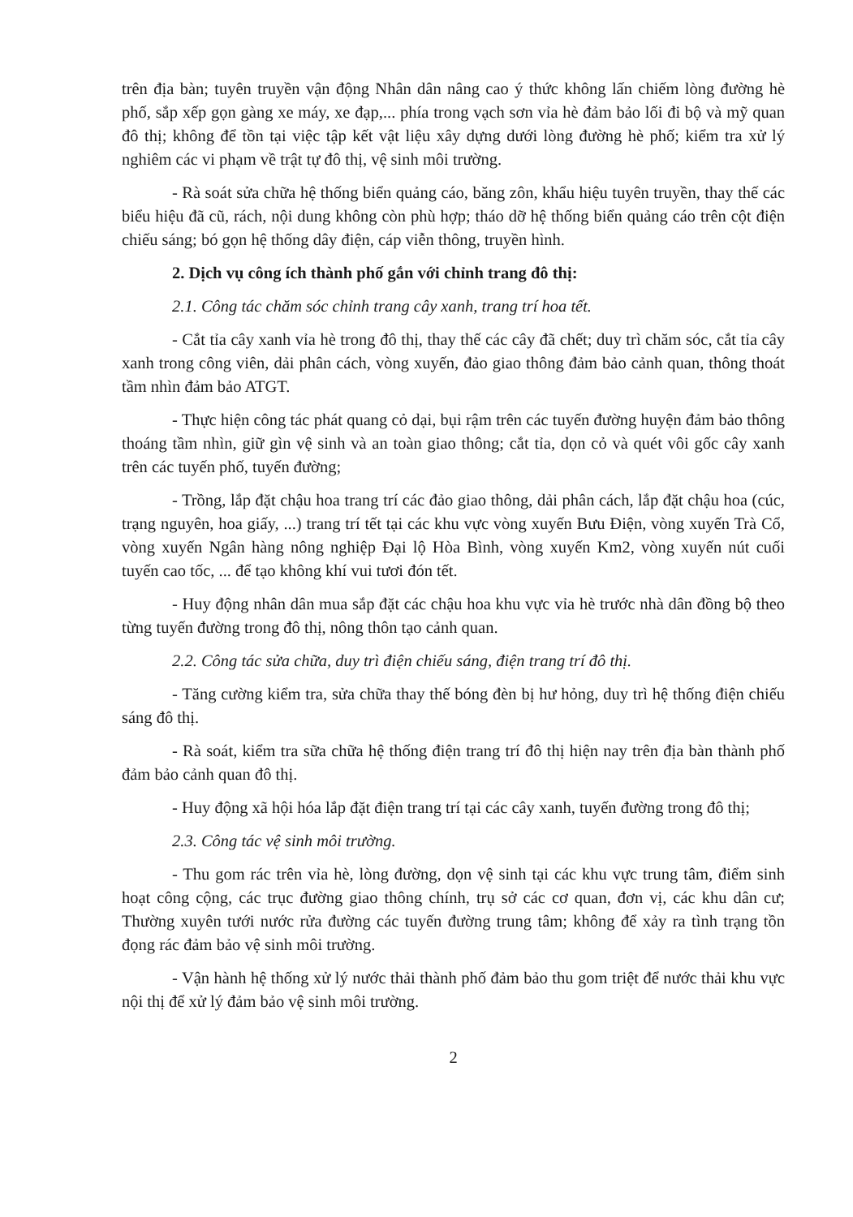trên địa bàn; tuyên truyền vận động Nhân dân nâng cao ý thức không lấn chiếm lòng đường hè phố, sắp xếp gọn gàng xe máy, xe đạp,... phía trong vạch sơn vỉa hè đảm bảo lối đi bộ và mỹ quan đô thị; không để tồn tại việc tập kết vật liệu xây dựng dưới lòng đường hè phố; kiểm tra xử lý nghiêm các vi phạm về trật tự đô thị, vệ sinh môi trường.
- Rà soát sửa chữa hệ thống biển quảng cáo, băng zôn, khẩu hiệu tuyên truyền, thay thế các biểu hiệu đã cũ, rách, nội dung không còn phù hợp; tháo dỡ hệ thống biển quảng cáo trên cột điện chiếu sáng; bó gọn hệ thống dây điện, cáp viễn thông, truyền hình.
2. Dịch vụ công ích thành phố gắn với chỉnh trang đô thị:
2.1. Công tác chăm sóc chỉnh trang cây xanh, trang trí hoa tết.
- Cắt tỉa cây xanh vỉa hè trong đô thị, thay thế các cây đã chết; duy trì chăm sóc, cắt tỉa cây xanh trong công viên, dải phân cách, vòng xuyến, đảo giao thông đảm bảo cảnh quan, thông thoát tầm nhìn đảm bảo ATGT.
- Thực hiện công tác phát quang cỏ dại, bụi rậm trên các tuyến đường huyện đảm bảo thông thoáng tầm nhìn, giữ gìn vệ sinh và an toàn giao thông; cắt tỉa, dọn cỏ và quét vôi gốc cây xanh trên các tuyến phố, tuyến đường;
- Trồng, lắp đặt chậu hoa trang trí các đảo giao thông, dải phân cách, lắp đặt chậu hoa (cúc, trạng nguyên, hoa giấy, ...) trang trí tết tại các khu vực vòng xuyến Bưu Điện, vòng xuyến Trà Cổ, vòng xuyến Ngân hàng nông nghiệp Đại lộ Hòa Bình, vòng xuyến Km2, vòng xuyến nút cuối tuyến cao tốc, ... để tạo không khí vui tươi đón tết.
- Huy động nhân dân mua sắp đặt các chậu hoa khu vực vỉa hè trước nhà dân đồng bộ theo từng tuyến đường trong đô thị, nông thôn tạo cảnh quan.
2.2. Công tác sửa chữa, duy trì điện chiếu sáng, điện trang trí đô thị.
- Tăng cường kiểm tra, sửa chữa thay thế bóng đèn bị hư hỏng, duy trì hệ thống điện chiếu sáng đô thị.
- Rà soát, kiểm tra sữa chữa hệ thống điện trang trí đô thị hiện nay trên địa bàn thành phố đảm bảo cảnh quan đô thị.
- Huy động xã hội hóa lắp đặt điện trang trí tại các cây xanh, tuyến đường trong đô thị;
2.3. Công tác vệ sinh môi trường.
- Thu gom rác trên vỉa hè, lòng đường, dọn vệ sinh tại các khu vực trung tâm, điểm sinh hoạt công cộng, các trục đường giao thông chính, trụ sở các cơ quan, đơn vị, các khu dân cư; Thường xuyên tưới nước rửa đường các tuyến đường trung tâm; không để xảy ra tình trạng tồn đọng rác đảm bảo vệ sinh môi trường.
- Vận hành hệ thống xử lý nước thải thành phố đảm bảo thu gom triệt để nước thải khu vực nội thị để xử lý đảm bảo vệ sinh môi trường.
2